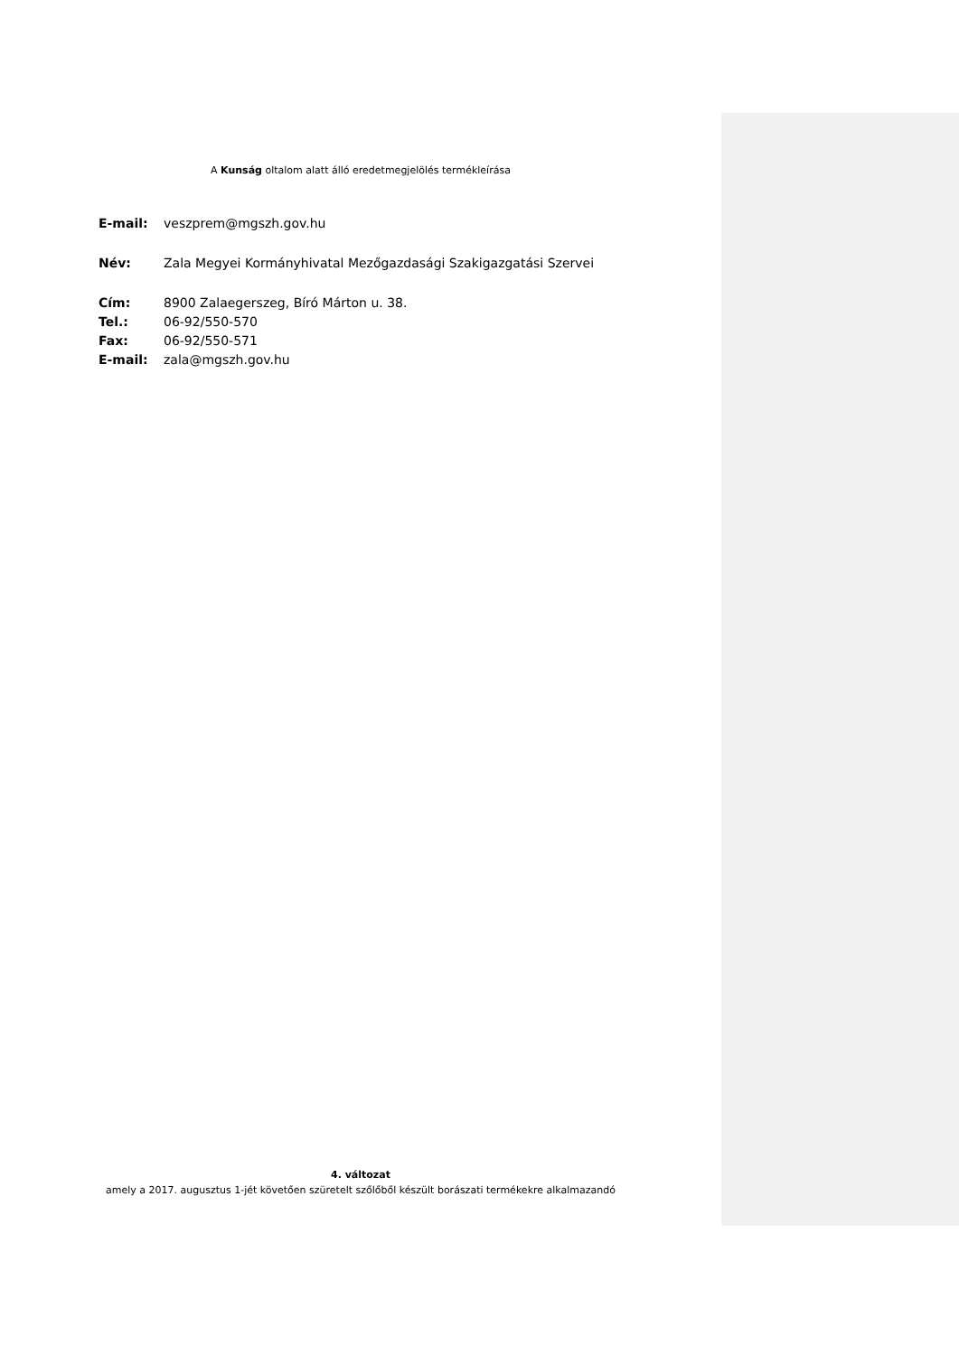A Kunság oltalom alatt álló eredetmegjelölés termékleírása
E-mail: veszprem@mgszh.gov.hu
Név: Zala Megyei Kormányhivatal Mezőgazdasági Szakigazgatási Szervei
Cím: 8900 Zalaegerszeg, Bíró Márton u. 38.
Tel.: 06-92/550-570
Fax: 06-92/550-571
E-mail: zala@mgszh.gov.hu
4. változat
amely a 2017. augusztus 1-jét követően szüretelt szőlőből készült borászati termékekre alkalmazandó